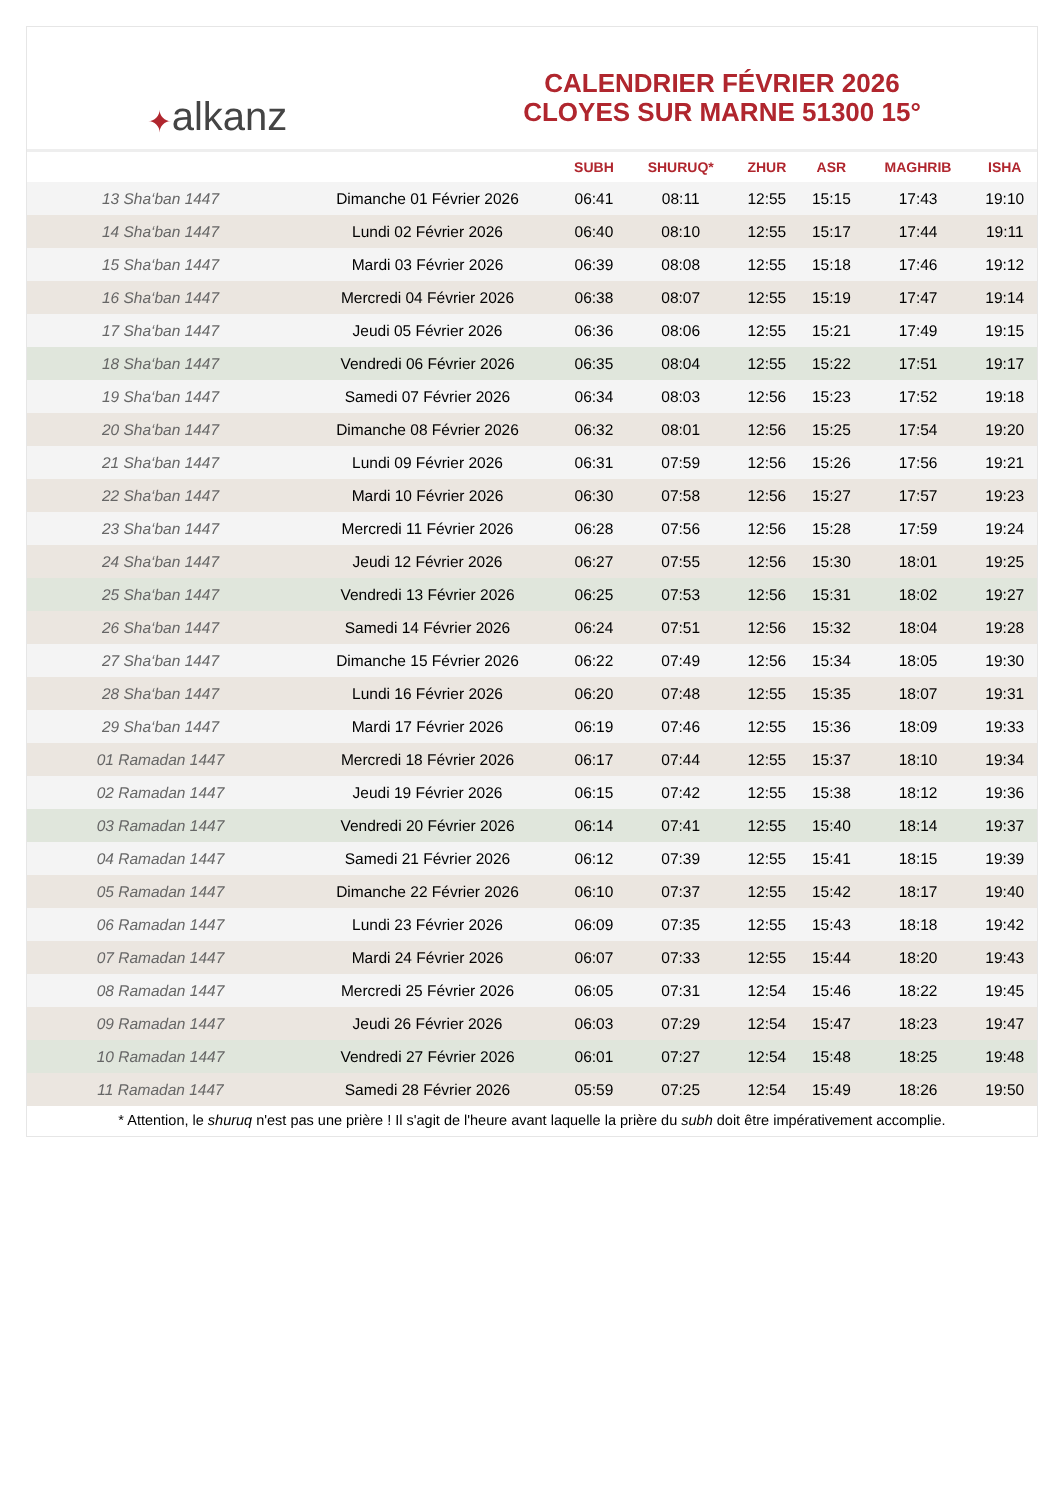✦ alkanz
CALENDRIER FÉVRIER 2026
CLOYES SUR MARNE 51300 15°
| | | SUBH | SHURUQ* | ZHUR | ASR | MAGHRIB | ISHA |
| --- | --- | --- | --- | --- | --- | --- | --- |
| 13 Sha‘ban 1447 | Dimanche 01 Février 2026 | 06:41 | 08:11 | 12:55 | 15:15 | 17:43 | 19:10 |
| 14 Sha‘ban 1447 | Lundi 02 Février 2026 | 06:40 | 08:10 | 12:55 | 15:17 | 17:44 | 19:11 |
| 15 Sha‘ban 1447 | Mardi 03 Février 2026 | 06:39 | 08:08 | 12:55 | 15:18 | 17:46 | 19:12 |
| 16 Sha‘ban 1447 | Mercredi 04 Février 2026 | 06:38 | 08:07 | 12:55 | 15:19 | 17:47 | 19:14 |
| 17 Sha‘ban 1447 | Jeudi 05 Février 2026 | 06:36 | 08:06 | 12:55 | 15:21 | 17:49 | 19:15 |
| 18 Sha‘ban 1447 | Vendredi 06 Février 2026 | 06:35 | 08:04 | 12:55 | 15:22 | 17:51 | 19:17 |
| 19 Sha‘ban 1447 | Samedi 07 Février 2026 | 06:34 | 08:03 | 12:56 | 15:23 | 17:52 | 19:18 |
| 20 Sha‘ban 1447 | Dimanche 08 Février 2026 | 06:32 | 08:01 | 12:56 | 15:25 | 17:54 | 19:20 |
| 21 Sha‘ban 1447 | Lundi 09 Février 2026 | 06:31 | 07:59 | 12:56 | 15:26 | 17:56 | 19:21 |
| 22 Sha‘ban 1447 | Mardi 10 Février 2026 | 06:30 | 07:58 | 12:56 | 15:27 | 17:57 | 19:23 |
| 23 Sha‘ban 1447 | Mercredi 11 Février 2026 | 06:28 | 07:56 | 12:56 | 15:28 | 17:59 | 19:24 |
| 24 Sha‘ban 1447 | Jeudi 12 Février 2026 | 06:27 | 07:55 | 12:56 | 15:30 | 18:01 | 19:25 |
| 25 Sha‘ban 1447 | Vendredi 13 Février 2026 | 06:25 | 07:53 | 12:56 | 15:31 | 18:02 | 19:27 |
| 26 Sha‘ban 1447 | Samedi 14 Février 2026 | 06:24 | 07:51 | 12:56 | 15:32 | 18:04 | 19:28 |
| 27 Sha‘ban 1447 | Dimanche 15 Février 2026 | 06:22 | 07:49 | 12:56 | 15:34 | 18:05 | 19:30 |
| 28 Sha‘ban 1447 | Lundi 16 Février 2026 | 06:20 | 07:48 | 12:55 | 15:35 | 18:07 | 19:31 |
| 29 Sha‘ban 1447 | Mardi 17 Février 2026 | 06:19 | 07:46 | 12:55 | 15:36 | 18:09 | 19:33 |
| 01 Ramadan 1447 | Mercredi 18 Février 2026 | 06:17 | 07:44 | 12:55 | 15:37 | 18:10 | 19:34 |
| 02 Ramadan 1447 | Jeudi 19 Février 2026 | 06:15 | 07:42 | 12:55 | 15:38 | 18:12 | 19:36 |
| 03 Ramadan 1447 | Vendredi 20 Février 2026 | 06:14 | 07:41 | 12:55 | 15:40 | 18:14 | 19:37 |
| 04 Ramadan 1447 | Samedi 21 Février 2026 | 06:12 | 07:39 | 12:55 | 15:41 | 18:15 | 19:39 |
| 05 Ramadan 1447 | Dimanche 22 Février 2026 | 06:10 | 07:37 | 12:55 | 15:42 | 18:17 | 19:40 |
| 06 Ramadan 1447 | Lundi 23 Février 2026 | 06:09 | 07:35 | 12:55 | 15:43 | 18:18 | 19:42 |
| 07 Ramadan 1447 | Mardi 24 Février 2026 | 06:07 | 07:33 | 12:55 | 15:44 | 18:20 | 19:43 |
| 08 Ramadan 1447 | Mercredi 25 Février 2026 | 06:05 | 07:31 | 12:54 | 15:46 | 18:22 | 19:45 |
| 09 Ramadan 1447 | Jeudi 26 Février 2026 | 06:03 | 07:29 | 12:54 | 15:47 | 18:23 | 19:47 |
| 10 Ramadan 1447 | Vendredi 27 Février 2026 | 06:01 | 07:27 | 12:54 | 15:48 | 18:25 | 19:48 |
| 11 Ramadan 1447 | Samedi 28 Février 2026 | 05:59 | 07:25 | 12:54 | 15:49 | 18:26 | 19:50 |
* Attention, le shuruq n'est pas une prière ! Il s'agit de l'heure avant laquelle la prière du subh doit être impérativement accomplie.